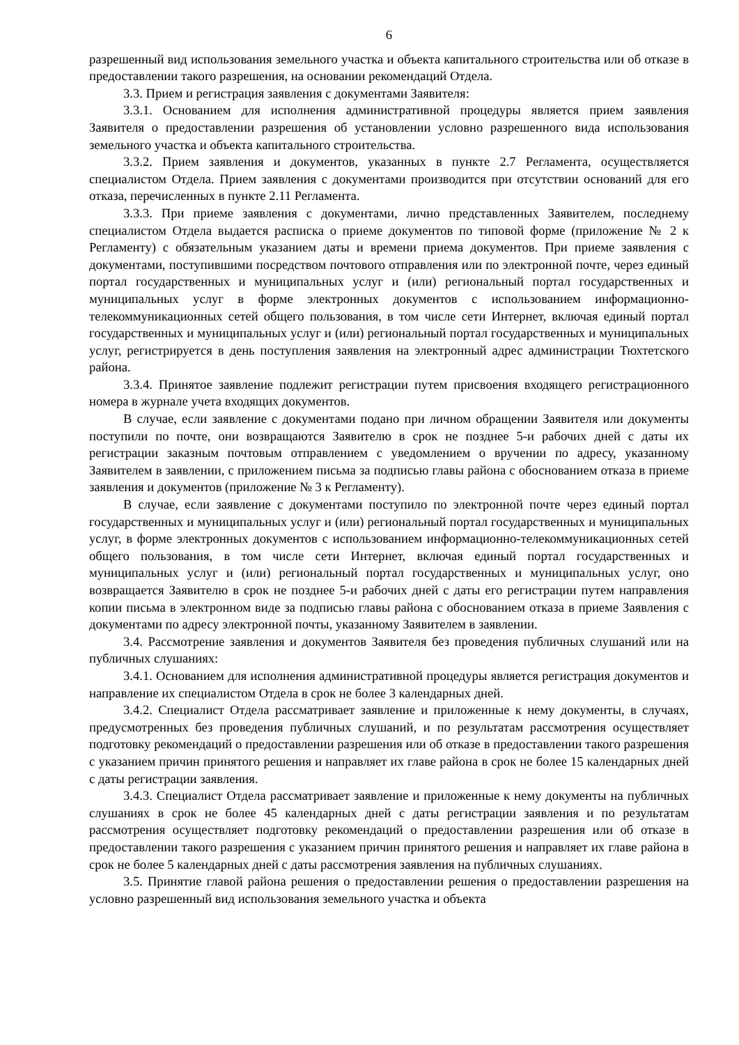6
разрешенный вид использования земельного участка и объекта капитального строительства или об отказе в предоставлении такого разрешения, на основании рекомендаций Отдела.
3.3. Прием и регистрация заявления с документами Заявителя:
3.3.1. Основанием для исполнения административной процедуры является прием заявления Заявителя о предоставлении разрешения об установлении условно разрешенного вида использования земельного участка и объекта капитального строительства.
3.3.2. Прием заявления и документов, указанных в пункте 2.7 Регламента, осуществляется специалистом Отдела. Прием заявления с документами производится при отсутствии оснований для его отказа, перечисленных в пункте 2.11 Регламента.
3.3.3. При приеме заявления с документами, лично представленных Заявителем, последнему специалистом Отдела выдается расписка о приеме документов по типовой форме (приложение № 2 к Регламенту) с обязательным указанием даты и времени приема документов. При приеме заявления с документами, поступившими посредством почтового отправления или по электронной почте, через единый портал государственных и муниципальных услуг и (или) региональный портал государственных и муниципальных услуг в форме электронных документов с использованием информационно-телекоммуникационных сетей общего пользования, в том числе сети Интернет, включая единый портал государственных и муниципальных услуг и (или) региональный портал государственных и муниципальных услуг, регистрируется в день поступления заявления на электронный адрес администрации Тюхтетского района.
3.3.4. Принятое заявление подлежит регистрации путем присвоения входящего регистрационного номера в журнале учета входящих документов.
В случае, если заявление с документами подано при личном обращении Заявителя или документы поступили по почте, они возвращаются Заявителю в срок не позднее 5-и рабочих дней с даты их регистрации заказным почтовым отправлением с уведомлением о вручении по адресу, указанному Заявителем в заявлении, с приложением письма за подписью главы района с обоснованием отказа в приеме заявления и документов (приложение № 3 к Регламенту).
В случае, если заявление с документами поступило по электронной почте через единый портал государственных и муниципальных услуг и (или) региональный портал государственных и муниципальных услуг, в форме электронных документов с использованием информационно-телекоммуникационных сетей общего пользования, в том числе сети Интернет, включая единый портал государственных и муниципальных услуг и (или) региональный портал государственных и муниципальных услуг, оно возвращается Заявителю в срок не позднее 5-и рабочих дней с даты его регистрации путем направления копии письма в электронном виде за подписью главы района с обоснованием отказа в приеме Заявления с документами по адресу электронной почты, указанному Заявителем в заявлении.
3.4. Рассмотрение заявления и документов Заявителя без проведения публичных слушаний или на публичных слушаниях:
3.4.1. Основанием для исполнения административной процедуры является регистрация документов и направление их специалистом Отдела в срок не более 3 календарных дней.
3.4.2. Специалист Отдела рассматривает заявление и приложенные к нему документы, в случаях, предусмотренных без проведения публичных слушаний, и по результатам рассмотрения осуществляет подготовку рекомендаций о предоставлении разрешения или об отказе в предоставлении такого разрешения с указанием причин принятого решения и направляет их главе района в срок не более 15 календарных дней с даты регистрации заявления.
3.4.3. Специалист Отдела рассматривает заявление и приложенные к нему документы на публичных слушаниях в срок не более 45 календарных дней с даты регистрации заявления и по результатам рассмотрения осуществляет подготовку рекомендаций о предоставлении разрешения или об отказе в предоставлении такого разрешения с указанием причин принятого решения и направляет их главе района в срок не более 5 календарных дней с даты рассмотрения заявления на публичных слушаниях.
3.5. Принятие главой района решения о предоставлении решения о предоставлении разрешения на условно разрешенный вид использования земельного участка и объекта